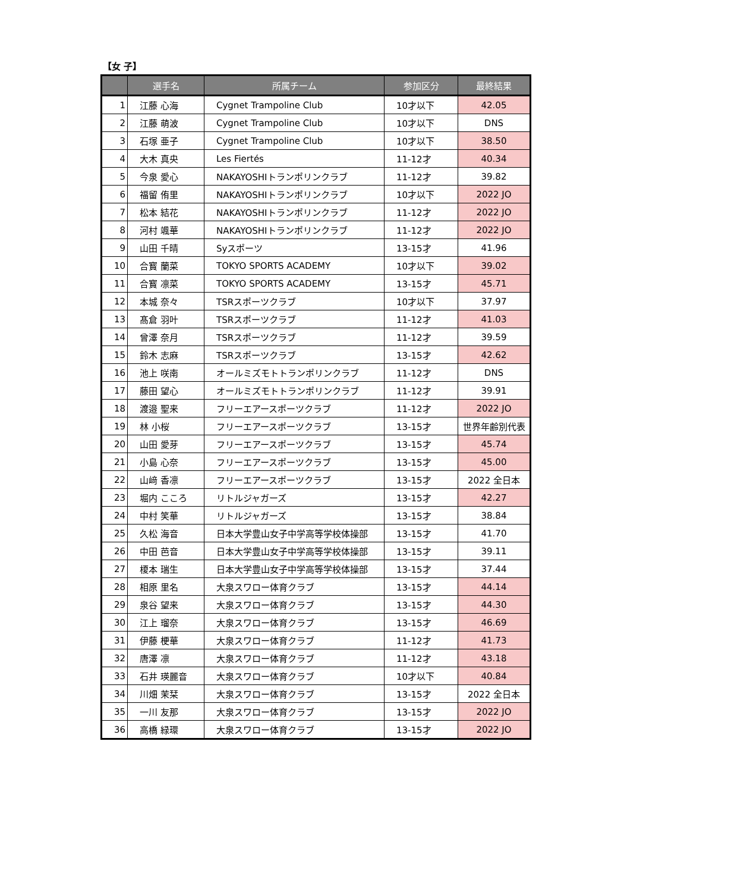【女 子】
| | 選手名 | 所属チーム | 参加区分 | 最終結果 |
| --- | --- | --- | --- | --- |
| 1 | 江藤 心海 | Cygnet Trampoline Club | 10才以下 | 42.05 |
| 2 | 江藤 萌波 | Cygnet Trampoline Club | 10才以下 | DNS |
| 3 | 石塚 亜子 | Cygnet Trampoline Club | 10才以下 | 38.50 |
| 4 | 大木 真央 | Les Fiertés | 11-12才 | 40.34 |
| 5 | 今泉 愛心 | NAKAYOSHIトランポリンクラブ | 11-12才 | 39.82 |
| 6 | 福留 侑里 | NAKAYOSHIトランポリンクラブ | 10才以下 | 2022 JO |
| 7 | 松本 結花 | NAKAYOSHIトランポリンクラブ | 11-12才 | 2022 JO |
| 8 | 河村 颯華 | NAKAYOSHIトランポリンクラブ | 11-12才 | 2022 JO |
| 9 | 山田 千晴 | Syスポーツ | 13-15才 | 41.96 |
| 10 | 合寳 蘭菜 | TOKYO SPORTS ACADEMY | 10才以下 | 39.02 |
| 11 | 合寳 凛菜 | TOKYO SPORTS ACADEMY | 13-15才 | 45.71 |
| 12 | 本城 奈々 | TSRスポーツクラブ | 10才以下 | 37.97 |
| 13 | 髙倉 羽叶 | TSRスポーツクラブ | 11-12才 | 41.03 |
| 14 | 曾澤 奈月 | TSRスポーツクラブ | 11-12才 | 39.59 |
| 15 | 鈴木 志麻 | TSRスポーツクラブ | 13-15才 | 42.62 |
| 16 | 池上 咲南 | オールミズモトトランポリンクラブ | 11-12才 | DNS |
| 17 | 藤田 望心 | オールミズモトトランポリンクラブ | 11-12才 | 39.91 |
| 18 | 渡邉 聖来 | フリーエアースポーツクラブ | 11-12才 | 2022 JO |
| 19 | 林 小桜 | フリーエアースポーツクラブ | 13-15才 | 世界年齢別代表 |
| 20 | 山田 愛芽 | フリーエアースポーツクラブ | 13-15才 | 45.74 |
| 21 | 小島 心奈 | フリーエアースポーツクラブ | 13-15才 | 45.00 |
| 22 | 山﨑 香凛 | フリーエアースポーツクラブ | 13-15才 | 2022 全日本 |
| 23 | 堀内 こころ | リトルジャガーズ | 13-15才 | 42.27 |
| 24 | 中村 笑華 | リトルジャガーズ | 13-15才 | 38.84 |
| 25 | 久松 海音 | 日本大学豊山女子中学高等学校体操部 | 13-15才 | 41.70 |
| 26 | 中田 芭音 | 日本大学豊山女子中学高等学校体操部 | 13-15才 | 39.11 |
| 27 | 榎本 瑞生 | 日本大学豊山女子中学高等学校体操部 | 13-15才 | 37.44 |
| 28 | 相原 里名 | 大泉スワロー体育クラブ | 13-15才 | 44.14 |
| 29 | 泉谷 望来 | 大泉スワロー体育クラブ | 13-15才 | 44.30 |
| 30 | 江上 瑠奈 | 大泉スワロー体育クラブ | 13-15才 | 46.69 |
| 31 | 伊藤 梗華 | 大泉スワロー体育クラブ | 11-12才 | 41.73 |
| 32 | 唐澤 凛 | 大泉スワロー体育クラブ | 11-12才 | 43.18 |
| 33 | 石井 瑛麗音 | 大泉スワロー体育クラブ | 10才以下 | 40.84 |
| 34 | 川畑 茉栞 | 大泉スワロー体育クラブ | 13-15才 | 2022 全日本 |
| 35 | 一川 友那 | 大泉スワロー体育クラブ | 13-15才 | 2022 JO |
| 36 | 高橋 緑環 | 大泉スワロー体育クラブ | 13-15才 | 2022 JO |